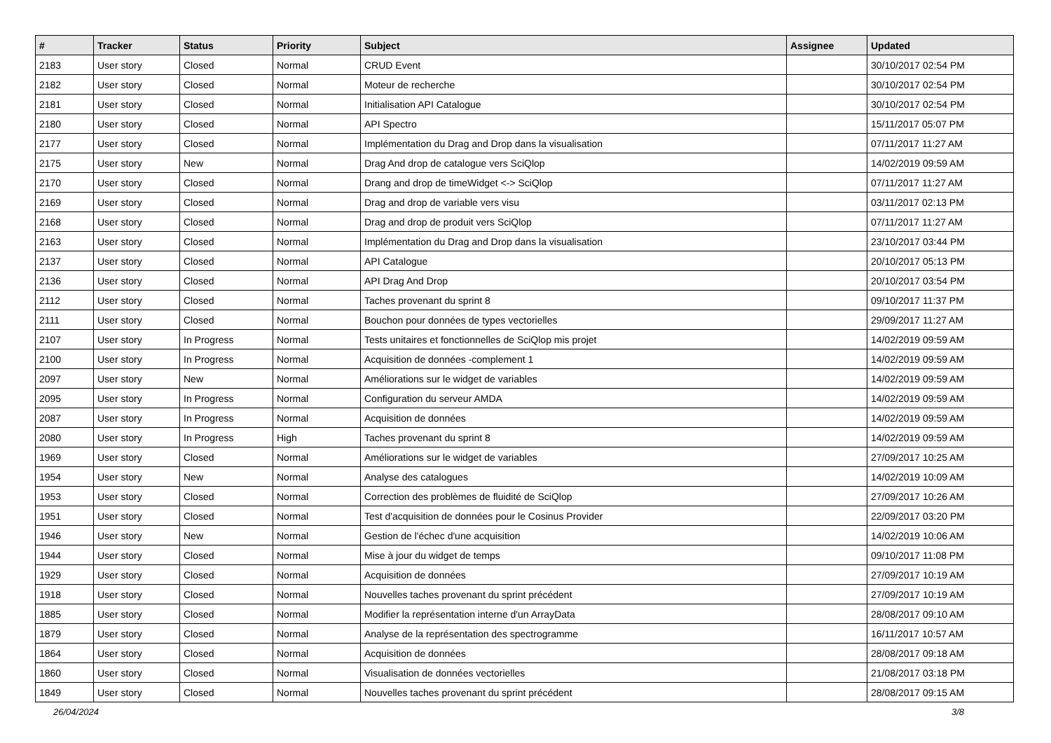| # | Tracker | Status | Priority | Subject | Assignee | Updated |
| --- | --- | --- | --- | --- | --- | --- |
| 2183 | User story | Closed | Normal | CRUD Event | | 30/10/2017 02:54 PM |
| 2182 | User story | Closed | Normal | Moteur de recherche | | 30/10/2017 02:54 PM |
| 2181 | User story | Closed | Normal | Initialisation API Catalogue | | 30/10/2017 02:54 PM |
| 2180 | User story | Closed | Normal | API Spectro | | 15/11/2017 05:07 PM |
| 2177 | User story | Closed | Normal | Implémentation du Drag and Drop dans la visualisation | | 07/11/2017 11:27 AM |
| 2175 | User story | New | Normal | Drag And drop de catalogue vers SciQlop | | 14/02/2019 09:59 AM |
| 2170 | User story | Closed | Normal | Drang and drop de timeWidget <-> SciQlop | | 07/11/2017 11:27 AM |
| 2169 | User story | Closed | Normal | Drag and drop de variable vers visu | | 03/11/2017 02:13 PM |
| 2168 | User story | Closed | Normal | Drag and drop de produit vers SciQlop | | 07/11/2017 11:27 AM |
| 2163 | User story | Closed | Normal | Implémentation du Drag and Drop dans la visualisation | | 23/10/2017 03:44 PM |
| 2137 | User story | Closed | Normal | API Catalogue | | 20/10/2017 05:13 PM |
| 2136 | User story | Closed | Normal | API Drag And Drop | | 20/10/2017 03:54 PM |
| 2112 | User story | Closed | Normal | Taches provenant du sprint 8 | | 09/10/2017 11:37 PM |
| 2111 | User story | Closed | Normal | Bouchon pour données de types vectorielles | | 29/09/2017 11:27 AM |
| 2107 | User story | In Progress | Normal | Tests unitaires et fonctionnelles de SciQlop mis projet | | 14/02/2019 09:59 AM |
| 2100 | User story | In Progress | Normal | Acquisition de données -complement 1 | | 14/02/2019 09:59 AM |
| 2097 | User story | New | Normal | Améliorations sur le widget de variables | | 14/02/2019 09:59 AM |
| 2095 | User story | In Progress | Normal | Configuration du serveur AMDA | | 14/02/2019 09:59 AM |
| 2087 | User story | In Progress | Normal | Acquisition de données | | 14/02/2019 09:59 AM |
| 2080 | User story | In Progress | High | Taches provenant du sprint 8 | | 14/02/2019 09:59 AM |
| 1969 | User story | Closed | Normal | Améliorations sur le widget de variables | | 27/09/2017 10:25 AM |
| 1954 | User story | New | Normal | Analyse des catalogues | | 14/02/2019 10:09 AM |
| 1953 | User story | Closed | Normal | Correction des problèmes de fluidité de SciQlop | | 27/09/2017 10:26 AM |
| 1951 | User story | Closed | Normal | Test d'acquisition de données pour le Cosinus Provider | | 22/09/2017 03:20 PM |
| 1946 | User story | New | Normal | Gestion de l'échec d'une acquisition | | 14/02/2019 10:06 AM |
| 1944 | User story | Closed | Normal | Mise à jour du widget de temps | | 09/10/2017 11:08 PM |
| 1929 | User story | Closed | Normal | Acquisition de données | | 27/09/2017 10:19 AM |
| 1918 | User story | Closed | Normal | Nouvelles taches provenant du sprint précédent | | 27/09/2017 10:19 AM |
| 1885 | User story | Closed | Normal | Modifier la représentation interne d'un ArrayData | | 28/08/2017 09:10 AM |
| 1879 | User story | Closed | Normal | Analyse de la représentation des spectrogramme | | 16/11/2017 10:57 AM |
| 1864 | User story | Closed | Normal | Acquisition de données | | 28/08/2017 09:18 AM |
| 1860 | User story | Closed | Normal | Visualisation de données vectorielles | | 21/08/2017 03:18 PM |
| 1849 | User story | Closed | Normal | Nouvelles taches provenant du sprint précédent | | 28/08/2017 09:15 AM |
26/04/2024 3/8